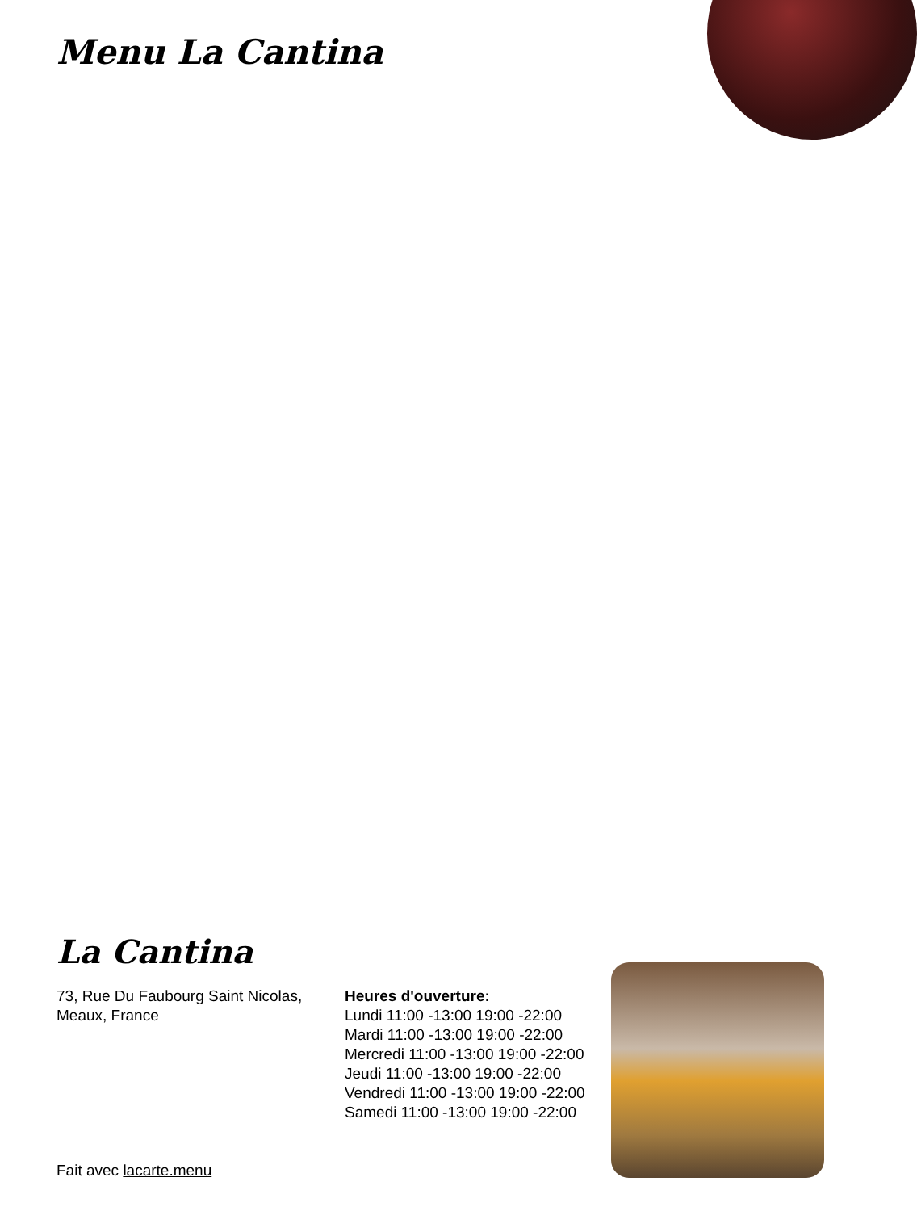Menu La Cantina
La Cantina
73, Rue Du Faubourg Saint Nicolas, Meaux, France
Fait avec lacarte.menu
Heures d'ouverture:
Lundi 11:00 -13:00 19:00 -22:00
Mardi 11:00 -13:00 19:00 -22:00
Mercredi 11:00 -13:00 19:00 -22:00
Jeudi 11:00 -13:00 19:00 -22:00
Vendredi 11:00 -13:00 19:00 -22:00
Samedi 11:00 -13:00 19:00 -22:00